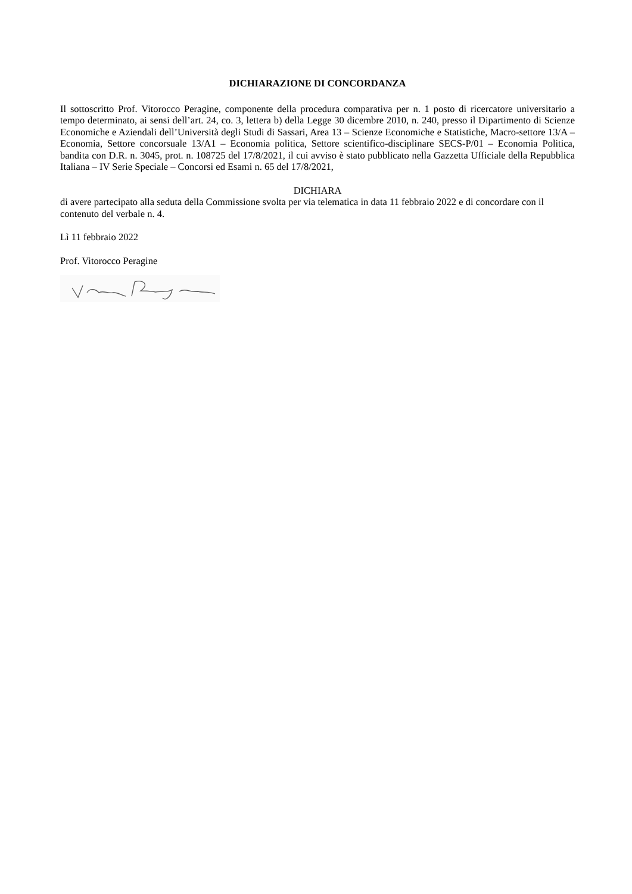DICHIARAZIONE DI CONCORDANZA
Il sottoscritto Prof. Vitorocco Peragine, componente della procedura comparativa per n. 1 posto di ricercatore universitario a tempo determinato, ai sensi dell’art. 24, co. 3, lettera b) della Legge 30 dicembre 2010, n. 240, presso il Dipartimento di Scienze Economiche e Aziendali dell’Università degli Studi di Sassari, Area 13 – Scienze Economiche e Statistiche, Macro-settore 13/A – Economia, Settore concorsuale 13/A1 – Economia politica, Settore scientifico-disciplinare SECS-P/01 – Economia Politica, bandita con D.R. n. 3045, prot. n. 108725 del 17/8/2021, il cui avviso è stato pubblicato nella Gazzetta Ufficiale della Repubblica Italiana – IV Serie Speciale – Concorsi ed Esami n. 65 del 17/8/2021,
DICHIARA
di avere partecipato alla seduta della Commissione svolta per via telematica in data 11 febbraio 2022 e di concordare con il contenuto del verbale n. 4.
Lì 11 febbraio 2022
Prof. Vitorocco Peragine